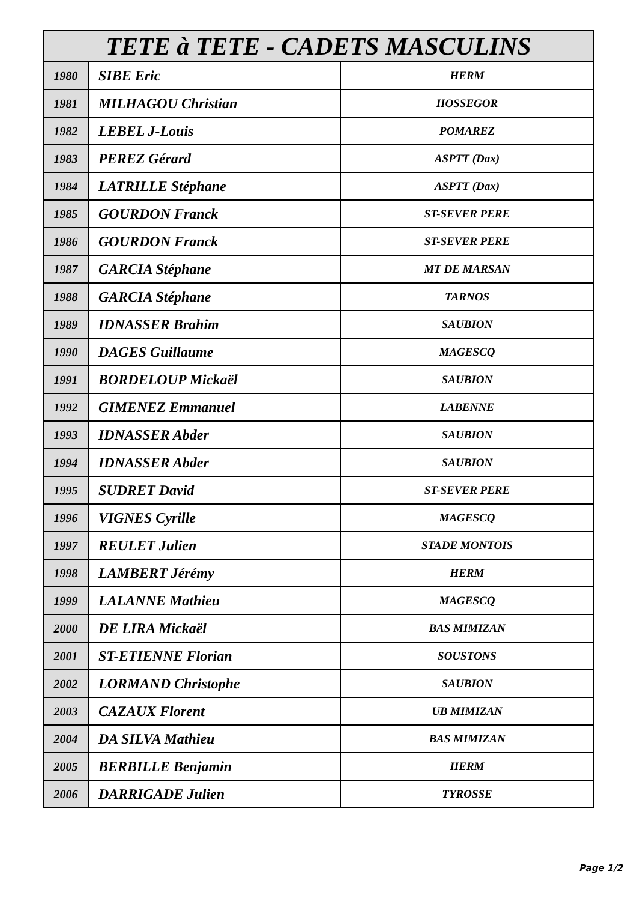| TETE à TETE - CADETS MASCULINS | | |
| --- | --- | --- |
| 1980 | SIBE Eric | HERM |
| 1981 | MILHAGOU Christian | HOSSEGOR |
| 1982 | LEBEL J-Louis | POMAREZ |
| 1983 | PEREZ Gérard | ASPTT (Dax) |
| 1984 | LATRILLE Stéphane | ASPTT (Dax) |
| 1985 | GOURDON Franck | ST-SEVER PERE |
| 1986 | GOURDON Franck | ST-SEVER PERE |
| 1987 | GARCIA Stéphane | MT DE MARSAN |
| 1988 | GARCIA Stéphane | TARNOS |
| 1989 | IDNASSER Brahim | SAUBION |
| 1990 | DAGES Guillaume | MAGESCQ |
| 1991 | BORDELOUP Mickaël | SAUBION |
| 1992 | GIMENEZ Emmanuel | LABENNE |
| 1993 | IDNASSER Abder | SAUBION |
| 1994 | IDNASSER Abder | SAUBION |
| 1995 | SUDRET David | ST-SEVER PERE |
| 1996 | VIGNES Cyrille | MAGESCQ |
| 1997 | REULET Julien | STADE MONTOIS |
| 1998 | LAMBERT Jérémy | HERM |
| 1999 | LALANNE Mathieu | MAGESCQ |
| 2000 | DE LIRA Mickaël | BAS MIMIZAN |
| 2001 | ST-ETIENNE Florian | SOUSTONS |
| 2002 | LORMAND Christophe | SAUBION |
| 2003 | CAZAUX Florent | UB MIMIZAN |
| 2004 | DA SILVA Mathieu | BAS MIMIZAN |
| 2005 | BERBILLE Benjamin | HERM |
| 2006 | DARRIGADE Julien | TYROSSE |
Page 1/2